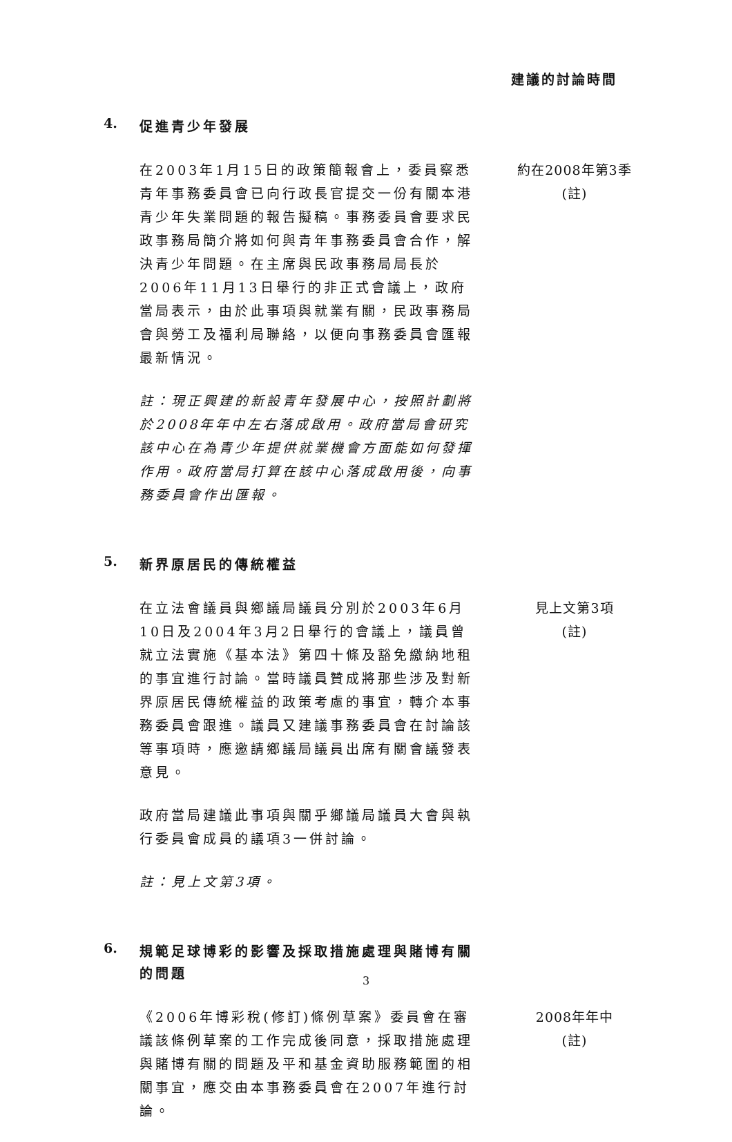建議的討論時間
4.
促進青少年發展
在2003年1月15日的政策簡報會上，委員察悉青年事務委員會已向行政長官提交一份有關本港青少年失業問題的報告擬稿。事務委員會要求民政事務局簡介將如何與青年事務委員會合作，解決青少年問題。在主席與民政事務局局長於2006年11月13日舉行的非正式會議上，政府當局表示，由於此事項與就業有關，民政事務局會與勞工及福利局聯絡，以便向事務委員會匯報最新情況。
註：現正興建的新設青年發展中心，按照計劃將於2008年年中左右落成啟用。政府當局會研究該中心在為青少年提供就業機會方面能如何發揮作用。政府當局打算在該中心落成啟用後，向事務委員會作出匯報。
約在2008年第3季
(註)
5.
新界原居民的傳統權益
在立法會議員與鄉議局議員分別於2003年6月10日及2004年3月2日舉行的會議上，議員曾就立法實施《基本法》第四十條及豁免繳納地租的事宜進行討論。當時議員贊成將那些涉及對新界原居民傳統權益的政策考慮的事宜，轉介本事務委員會跟進。議員又建議事務委員會在討論該等事項時，應邀請鄉議局議員出席有關會議發表意見。
政府當局建議此事項與關乎鄉議局議員大會與執行委員會成員的議項3一併討論。
註：見上文第3項。
見上文第3項
(註)
6.
規範足球博彩的影響及採取措施處理與賭博有關的問題
《2006年博彩稅(修訂)條例草案》委員會在審議該條例草案的工作完成後同意，採取措施處理與賭博有關的問題及平和基金資助服務範圍的相關事宜，應交由本事務委員會在2007年進行討論。
2008年年中
(註)
3